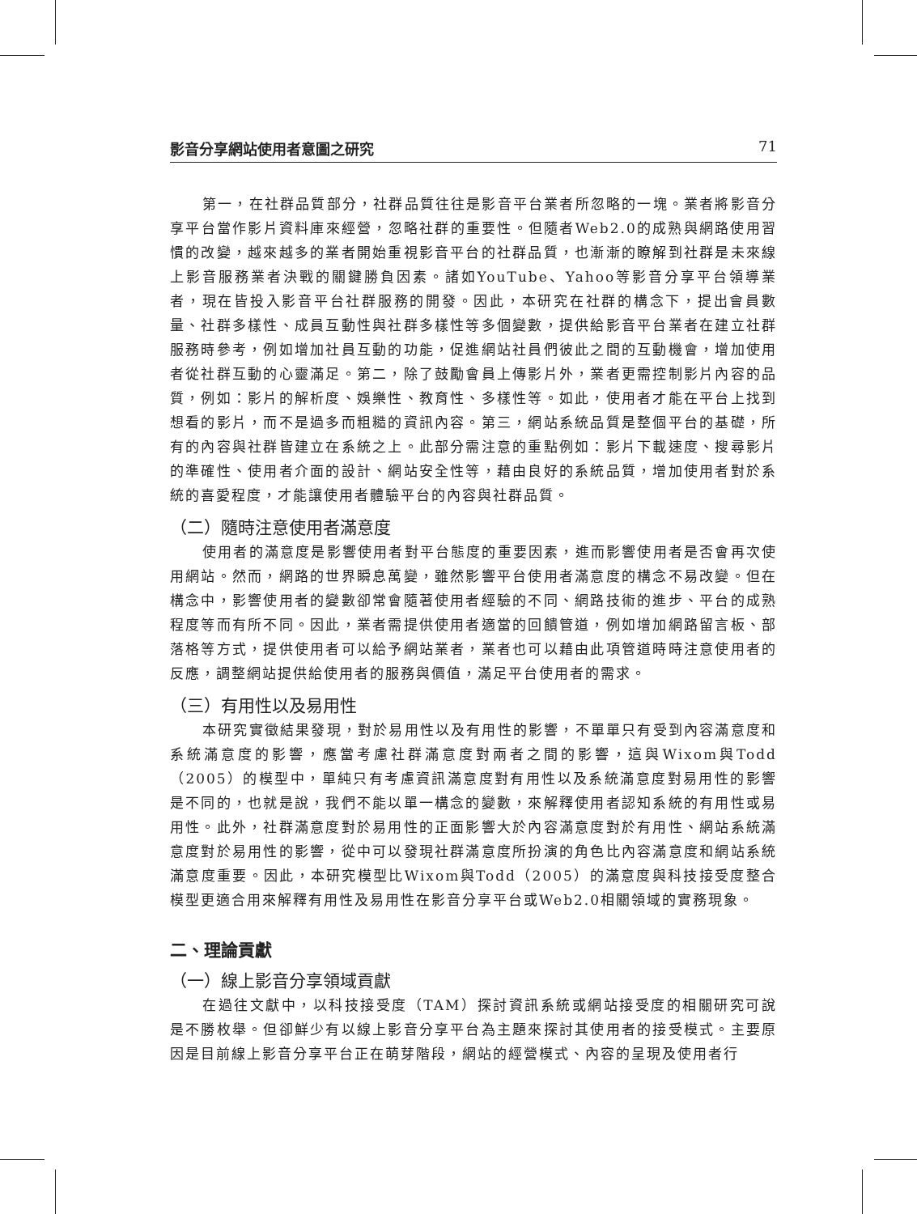影音分享網站使用者意圖之研究 71
第一，在社群品質部分，社群品質往往是影音平台業者所忽略的一塊。業者將影音分享平台當作影片資料庫來經營，忽略社群的重要性。但隨者Web2.0的成熟與網路使用習慣的改變，越來越多的業者開始重視影音平台的社群品質，也漸漸的瞭解到社群是未來線上影音服務業者決戰的關鍵勝負因素。諸如YouTube、Yahoo等影音分享平台領導業者，現在皆投入影音平台社群服務的開發。因此，本研究在社群的構念下，提出會員數量、社群多樣性、成員互動性與社群多樣性等多個變數，提供給影音平台業者在建立社群服務時參考，例如增加社員互動的功能，促進網站社員們彼此之間的互動機會，增加使用者從社群互動的心靈滿足。第二，除了鼓勵會員上傳影片外，業者更需控制影片內容的品質，例如：影片的解析度、娛樂性、教育性、多樣性等。如此，使用者才能在平台上找到想看的影片，而不是過多而粗糙的資訊內容。第三，網站系統品質是整個平台的基礎，所有的內容與社群皆建立在系統之上。此部分需注意的重點例如：影片下載速度、搜尋影片的準確性、使用者介面的設計、網站安全性等，藉由良好的系統品質，增加使用者對於系統的喜愛程度，才能讓使用者體驗平台的內容與社群品質。
（二）隨時注意使用者滿意度
使用者的滿意度是影響使用者對平台態度的重要因素，進而影響使用者是否會再次使用網站。然而，網路的世界瞬息萬變，雖然影響平台使用者滿意度的構念不易改變。但在構念中，影響使用者的變數卻常會隨著使用者經驗的不同、網路技術的進步、平台的成熟程度等而有所不同。因此，業者需提供使用者適當的回饋管道，例如增加網路留言板、部落格等方式，提供使用者可以給予網站業者，業者也可以藉由此項管道時時注意使用者的反應，調整網站提供給使用者的服務與價值，滿足平台使用者的需求。
（三）有用性以及易用性
本研究實徵結果發現，對於易用性以及有用性的影響，不單單只有受到內容滿意度和系統滿意度的影響，應當考慮社群滿意度對兩者之間的影響，這與Wixom與Todd（2005）的模型中，單純只有考慮資訊滿意度對有用性以及系統滿意度對易用性的影響是不同的，也就是說，我們不能以單一構念的變數，來解釋使用者認知系統的有用性或易用性。此外，社群滿意度對於易用性的正面影響大於內容滿意度對於有用性、網站系統滿意度對於易用性的影響，從中可以發現社群滿意度所扮演的角色比內容滿意度和網站系統滿意度重要。因此，本研究模型比Wixom與Todd（2005）的滿意度與科技接受度整合模型更適合用來解釋有用性及易用性在影音分享平台或Web2.0相關領域的實務現象。
二、理論貢獻
（一）線上影音分享領域貢獻
在過往文獻中，以科技接受度（TAM）探討資訊系統或網站接受度的相關研究可說是不勝枚舉。但卻鮮少有以線上影音分享平台為主題來探討其使用者的接受模式。主要原因是目前線上影音分享平台正在萌芽階段，網站的經營模式、內容的呈現及使用者行